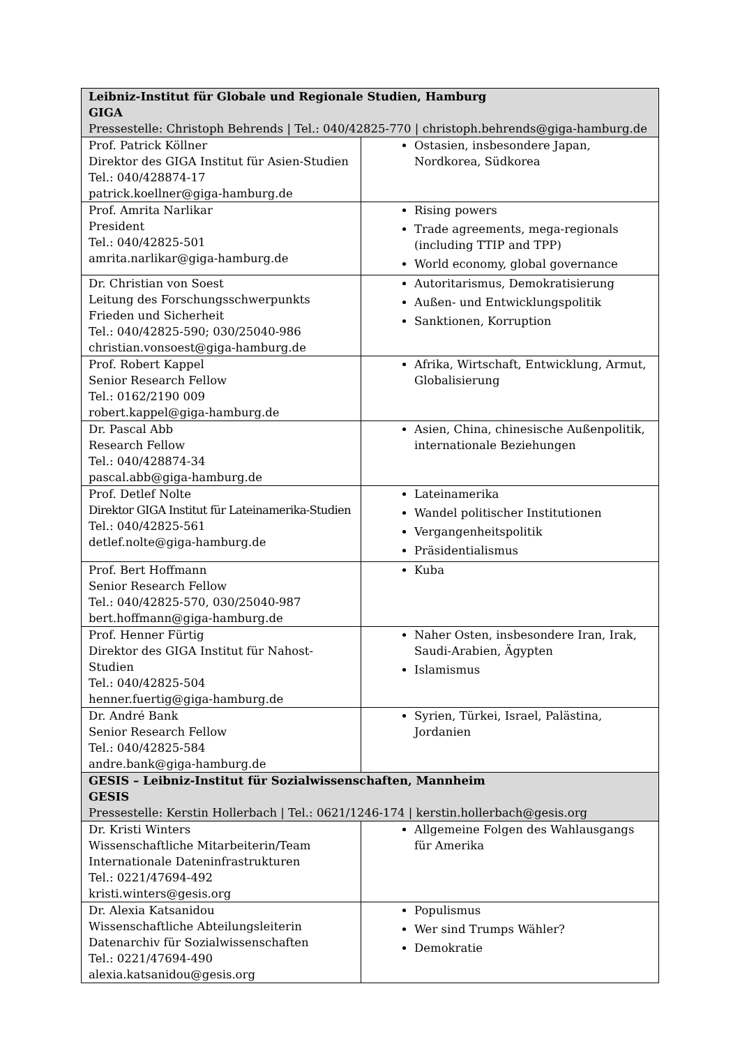| Leibniz-Institut für Globale und Regionale Studien, Hamburg GIGA Pressestelle: Christoph Behrends / Tel.: 040/42825-770 / christoph.behrends@giga-hamburg.de | |
| Prof. Patrick Köllner Direktor des GIGA Institut für Asien-Studien Tel.: 040/428874-17 patrick.koellner@giga-hamburg.de | Ostasien, insbesondere Japan, Nordkorea, Südkorea |
| Prof. Amrita Narlikar President Tel.: 040/42825-501 amrita.narlikar@giga-hamburg.de | Rising powers Trade agreements, mega-regionals (including TTIP and TPP) World economy, global governance |
| Dr. Christian von Soest Leitung des Forschungsschwerpunkts Frieden und Sicherheit Tel.: 040/42825-590; 030/25040-986 christian.vonsoest@giga-hamburg.de | Autoritarismus, Demokratisierung Außen- und Entwicklungspolitik Sanktionen, Korruption |
| Prof. Robert Kappel Senior Research Fellow Tel.: 0162/2190 009 robert.kappel@giga-hamburg.de | Afrika, Wirtschaft, Entwicklung, Armut, Globalisierung |
| Dr. Pascal Abb Research Fellow Tel.: 040/428874-34 pascal.abb@giga-hamburg.de | Asien, China, chinesische Außenpolitik, internationale Beziehungen |
| Prof. Detlef Nolte Direktor GIGA Institut für Lateinamerika-Studien Tel.: 040/42825-561 detlef.nolte@giga-hamburg.de | Lateinamerika Wandel politischer Institutionen Vergangenheitspolitik Präsidentialismus |
| Prof. Bert Hoffmann Senior Research Fellow Tel.: 040/42825-570, 030/25040-987 bert.hoffmann@giga-hamburg.de | Kuba |
| Prof. Henner Fürtig Direktor des GIGA Institut für Nahost-Studien Tel.: 040/42825-504 henner.fuertig@giga-hamburg.de | Naher Osten, insbesondere Iran, Irak, Saudi-Arabien, Ägypten Islamismus |
| Dr. André Bank Senior Research Fellow Tel.: 040/42825-584 andre.bank@giga-hamburg.de | Syrien, Türkei, Israel, Palästina, Jordanien |
| GESIS – Leibniz-Institut für Sozialwissenschaften, Mannheim GESIS Pressestelle: Kerstin Hollerbach / Tel.: 0621/1246-174 / kerstin.hollerbach@gesis.org | |
| Dr. Kristi Winters Wissenschaftliche Mitarbeiterin/Team Internationale Dateninfrastrukturen Tel.: 0221/47694-492 kristi.winters@gesis.org | Allgemeine Folgen des Wahlausgangs für Amerika |
| Dr. Alexia Katsanidou Wissenschaftliche Abteilungsleiterin Datenarchiv für Sozialwissenschaften Tel.: 0221/47694-490 alexia.katsanidou@gesis.org | Populismus Wer sind Trumps Wähler? Demokratie |